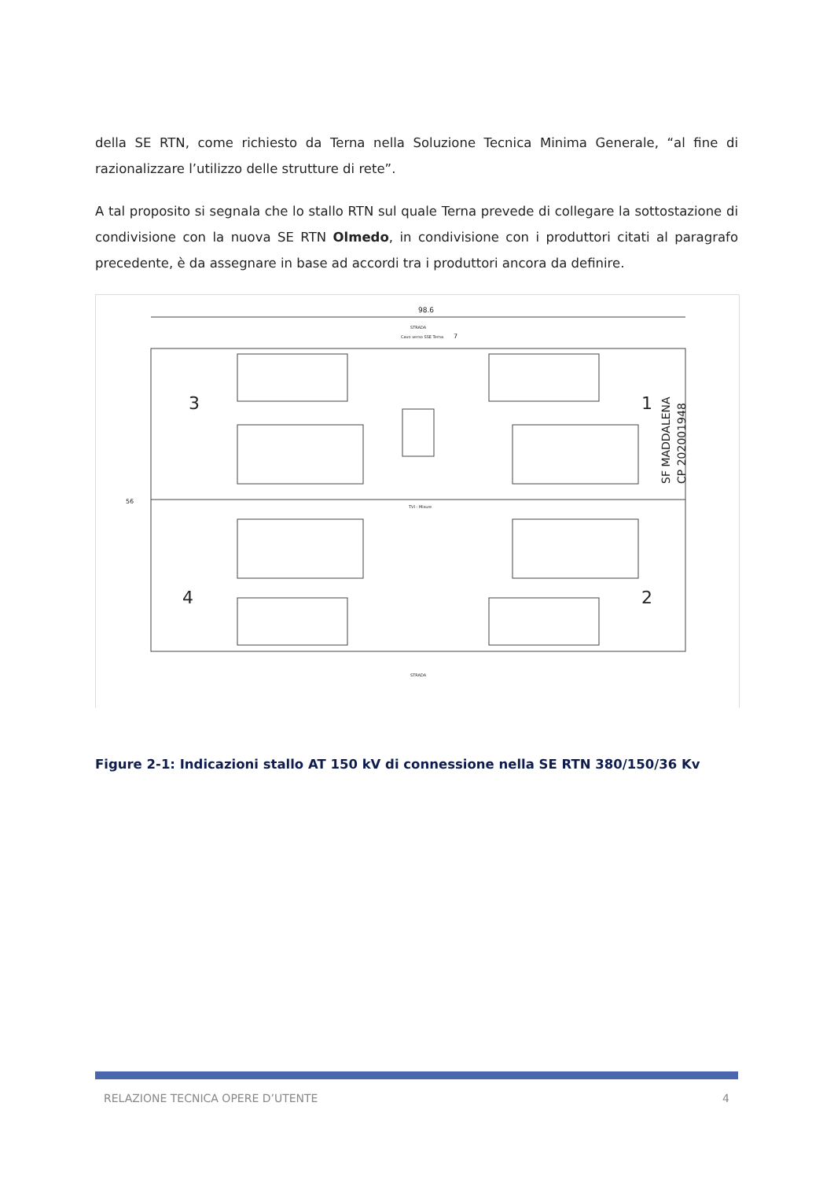della SE RTN, come richiesto da Terna nella Soluzione Tecnica Minima Generale, “al fine di razionalizzare l’utilizzo delle strutture di rete”.
A tal proposito si segnala che lo stallo RTN sul quale Terna prevede di collegare la sottostazione di condivisione con la nuova SE RTN Olmedo, in condivisione con i produttori citati al paragrafo precedente, è da assegnare in base ad accordi tra i produttori ancora da definire.
98.6
STRADA
Cavo verso SSE Terna
7
3
1
4
2
SF MADDALENA
CP 202001948
TVI - Misure
STRADA
56
Figure 2-1: Indicazioni stallo AT 150 kV di connessione nella SE RTN 380/150/36 Kv
RELAZIONE TECNICA OPERE D’UTENTE 4